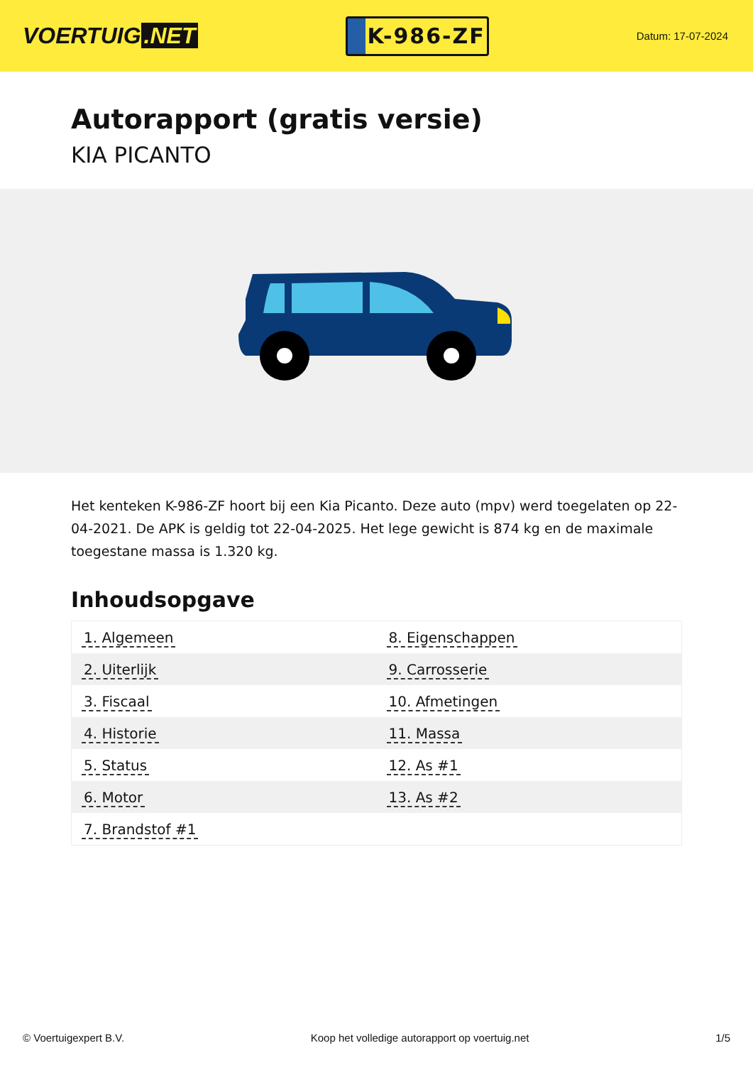VOERTUIG.NET
K-986-ZF
Datum: 17-07-2024
Autorapport (gratis versie)
KIA PICANTO
Het kenteken K-986-ZF hoort bij een Kia Picanto. Deze auto (mpv) werd toegelaten op 22-04-2021. De APK is geldig tot 22-04-2025. Het lege gewicht is 874 kg en de maximale toegestane massa is 1.320 kg.
Inhoudsopgave
| 1. Algemeen | 8. Eigenschappen |
| 2. Uiterlijk | 9. Carrosserie |
| 3. Fiscaal | 10. Afmetingen |
| 4. Historie | 11. Massa |
| 5. Status | 12. As #1 |
| 6. Motor | 13. As #2 |
| 7. Brandstof #1 | |
© Voertuigexpert B.V. Koop het volledige autorapport op voertuig.net 1/5